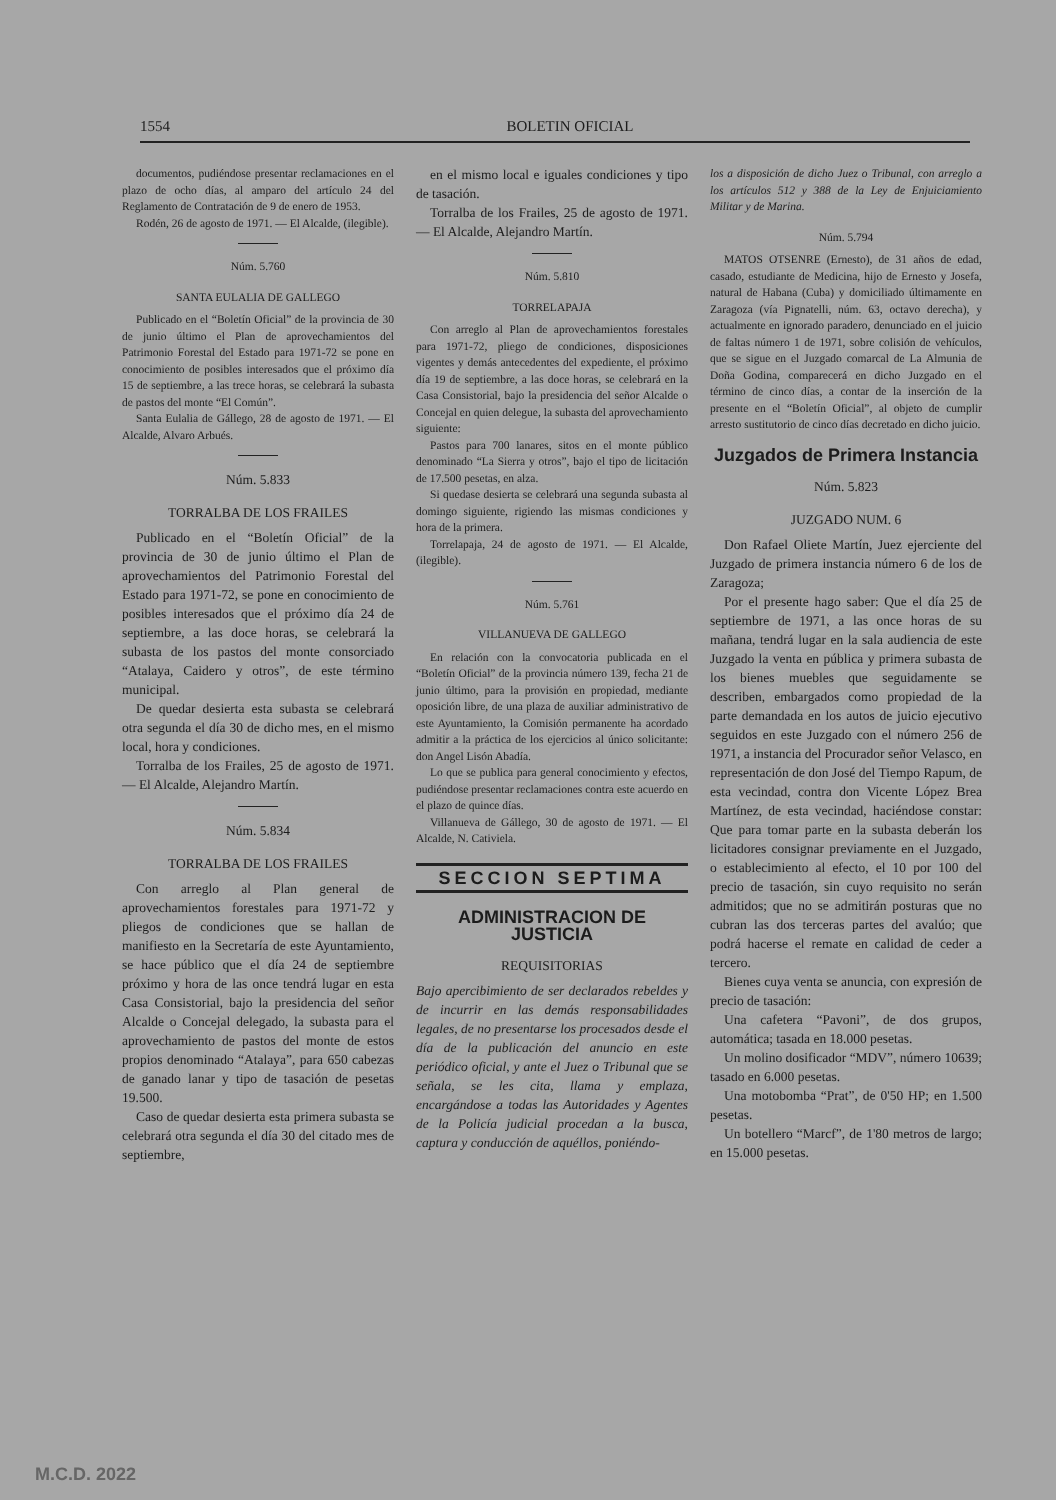1554 BOLETIN OFICIAL
documentos, pudiéndose presentar reclamaciones en el plazo de ocho días, al amparo del artículo 24 del Reglamento de Contratación de 9 de enero de 1953.
Rodén, 26 de agosto de 1971. — El Alcalde, (ilegible).
Núm. 5.760
SANTA EULALIA DE GALLEGO
Publicado en el “Boletín Oficial” de la provincia de 30 de junio último el Plan de aprovechamientos del Patrimonio Forestal del Estado para 1971-72 se pone en conocimiento de posibles interesados que el próximo día 15 de septiembre, a las trece horas, se celebrará la subasta de pastos del monte “El Común”.
Santa Eulalia de Gállego, 28 de agosto de 1971. — El Alcalde, Alvaro Arbués.
Núm. 5.833
TORRALBA DE LOS FRAILES
Publicado en el “Boletín Oficial” de la provincia de 30 de junio último el Plan de aprovechamientos del Patrimonio Forestal del Estado para 1971-72, se pone en conocimiento de posibles interesados que el próximo día 24 de septiembre, a las doce horas, se celebrará la subasta de los pastos del monte consorciado “Atalaya, Caidero y otros”, de este término municipal.
De quedar desierta esta subasta se celebrará otra segunda el día 30 de dicho mes, en el mismo local, hora y condiciones.
Torralba de los Frailes, 25 de agosto de 1971. — El Alcalde, Alejandro Martín.
Núm. 5.834
TORRALBA DE LOS FRAILES
Con arreglo al Plan general de aprovechamientos forestales para 1971-72 y pliegos de condiciones que se hallan de manifiesto en la Secretaría de este Ayuntamiento, se hace público que el día 24 de septiembre próximo y hora de las once tendrá lugar en esta Casa Consistorial, bajo la presidencia del señor Alcalde o Concejal delegado, la subasta para el aprovechamiento de pastos del monte de estos propios denominado “Atalaya”, para 650 cabezas de ganado lanar y tipo de tasación de pesetas 19.500.
Caso de quedar desierta esta primera subasta se celebrará otra segunda el día 30 del citado mes de septiembre,
en el mismo local e iguales condiciones y tipo de tasación.
Torralba de los Frailes, 25 de agosto de 1971. — El Alcalde, Alejandro Martín.
Núm. 5.810
TORRELAPAJA
Con arreglo al Plan de aprovechamientos forestales para 1971-72, pliego de condiciones, disposiciones vigentes y demás antecedentes del expediente, el próximo día 19 de septiembre, a las doce horas, se celebrará en la Casa Consistorial, bajo la presidencia del señor Alcalde o Concejal en quien delegue, la subasta del aprovechamiento siguiente:
Pastos para 700 lanares, sitos en el monte público denominado “La Sierra y otros”, bajo el tipo de licitación de 17.500 pesetas, en alza.
Si quedase desierta se celebrará una segunda subasta al domingo siguiente, rigiendo las mismas condiciones y hora de la primera.
Torrelapaja, 24 de agosto de 1971. — El Alcalde, (ilegible).
Núm. 5.761
VILLANUEVA DE GALLEGO
En relación con la convocatoria publicada en el “Boletín Oficial” de la provincia número 139, fecha 21 de junio último, para la provisión en propiedad, mediante oposición libre, de una plaza de auxiliar administrativo de este Ayuntamiento, la Comisión permanente ha acordado admitir a la práctica de los ejercicios al único solicitante: don Angel Lisón Abadía.
Lo que se publica para general conocimiento y efectos, pudiéndose presentar reclamaciones contra este acuerdo en el plazo de quince días.
Villanueva de Gállego, 30 de agosto de 1971. — El Alcalde, N. Cativiela.
SECCION SEPTIMA
ADMINISTRACION DE JUSTICIA
REQUISITORIAS
Bajo apercibimiento de ser declarados rebeldes y de incurrir en las demás responsabilidades legales, de no presentarse los procesados desde el día de la publicación del anuncio en este periódico oficial, y ante el Juez o Tribunal que se señala, se les cita, llama y emplaza, encargándose a todas las Autoridades y Agentes de la Policía judicial procedan a la busca, captura y conducción de aquéllos, poniéndo-
los a disposición de dicho Juez o Tribunal, con arreglo a los artículos 512 y 388 de la Ley de Enjuiciamiento Militar y de Marina.
Núm. 5.794
MATOS OTSENRE (Ernesto), de 31 años de edad, casado, estudiante de Medicina, hijo de Ernesto y Josefa, natural de Habana (Cuba) y domiciliado últimamente en Zaragoza (vía Pignatelli, núm. 63, octavo derecha), y actualmente en ignorado paradero, denunciado en el juicio de faltas número 1 de 1971, sobre colisión de vehículos, que se sigue en el Juzgado comarcal de La Almunia de Doña Godina, comparecerá en dicho Juzgado en el término de cinco días, a contar de la inserción de la presente en el “Boletín Oficial”, al objeto de cumplir arresto sustitutorio de cinco días decretado en dicho juicio.
Juzgados de Primera Instancia
Núm. 5.823
JUZGADO NUM. 6
Don Rafael Oliete Martín, Juez ejerciente del Juzgado de primera instancia número 6 de los de Zaragoza;
Por el presente hago saber: Que el día 25 de septiembre de 1971, a las once horas de su mañana, tendrá lugar en la sala audiencia de este Juzgado la venta en pública y primera subasta de los bienes muebles que seguidamente se describen, embargados como propiedad de la parte demandada en los autos de juicio ejecutivo seguidos en este Juzgado con el número 256 de 1971, a instancia del Procurador señor Velasco, en representación de don José del Tiempo Rapum, de esta vecindad, contra don Vicente López Brea Martínez, de esta vecindad, haciéndose constar: Que para tomar parte en la subasta deberán los licitadores consignar previamente en el Juzgado, o establecimiento al efecto, el 10 por 100 del precio de tasación, sin cuyo requisito no serán admitidos; que no se admitirán posturas que no cubran las dos terceras partes del avalúo; que podrá hacerse el remate en calidad de ceder a tercero.
Bienes cuya venta se anuncia, con expresión de precio de tasación:
Una cafetera “Pavoni”, de dos grupos, automática; tasada en 18.000 pesetas.
Un molino dosificador “MDV”, número 10639; tasado en 6.000 pesetas.
Una motobomba “Prat”, de 0'50 HP; en 1.500 pesetas.
Un botellero “Marcf”, de 1'80 metros de largo; en 15.000 pesetas.
M.C.D. 2022